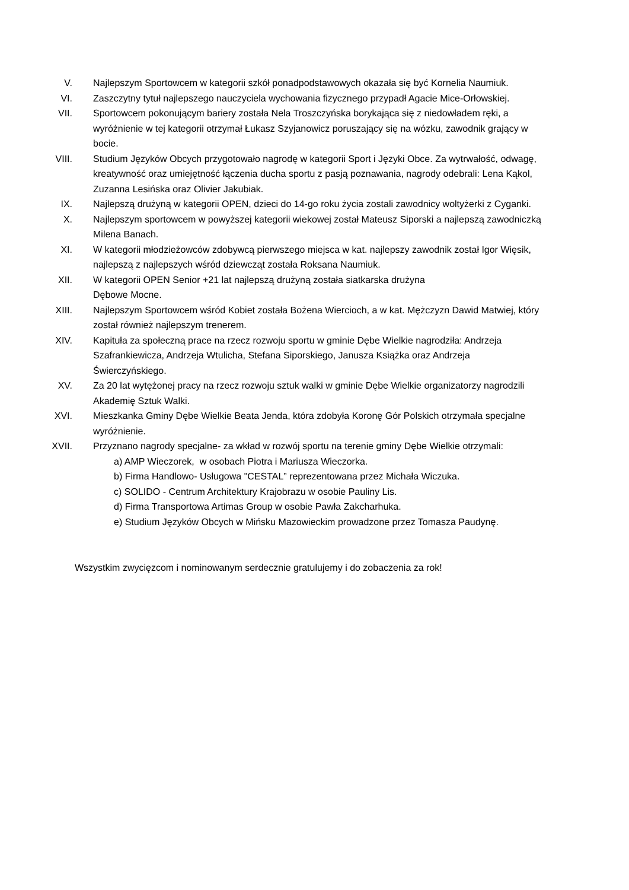V. Najlepszym Sportowcem w kategorii szkół ponadpodstawowych okazała się być Kornelia Naumiuk.
VI. Zaszczytny tytuł najlepszego nauczyciela wychowania fizycznego przypadł Agacie Mice-Orłowskiej.
VII. Sportowcem pokonującym bariery została Nela Troszczyńska borykająca się z niedowładem ręki, a wyróżnienie w tej kategorii otrzymał Łukasz Szyjanowicz poruszający się na wózku, zawodnik grający w bocie.
VIII. Studium Języków Obcych przygotowało nagrodę w kategorii Sport i Języki Obce. Za wytrwałość, odwagę, kreatywność oraz umiejętność łączenia ducha sportu z pasją poznawania, nagrody odebrali: Lena Kąkol, Zuzanna Lesińska oraz Olivier Jakubiak.
IX. Najlepszą drużyną w kategorii OPEN, dzieci do 14-go roku życia zostali zawodnicy woltyżerki z Cyganki.
X. Najlepszym sportowcem w powyższej kategorii wiekowej został Mateusz Siporski a najlepszą zawodniczką Milena Banach.
XI. W kategorii młodzieżowców zdobywcą pierwszego miejsca w kat. najlepszy zawodnik został Igor Więsik, najlepszą z najlepszych wśród dziewcząt została Roksana Naumiuk.
XII. W kategorii OPEN Senior +21 lat najlepszą drużyną została siatkarska drużyna
Dębowe Mocne.
XIII. Najlepszym Sportowcem wśród Kobiet została Bożena Wiercioch, a w kat. Mężczyzn Dawid Matwiej, który został również najlepszym trenerem.
XIV. Kapituła za społeczną prace na rzecz rozwoju sportu w gminie Dębe Wielkie nagrodziła: Andrzeja Szafrankiewicza, Andrzeja Wtulicha, Stefana Siporskiego, Janusza Książka oraz Andrzeja Świerczyńskiego.
XV. Za 20 lat wytężonej pracy na rzecz rozwoju sztuk walki w gminie Dębe Wielkie organizatorzy nagrodzili Akademię Sztuk Walki.
XVI. Mieszkanka Gminy Dębe Wielkie Beata Jenda, która zdobyła Koronę Gór Polskich otrzymała specjalne wyróżnienie.
XVII. Przyznano nagrody specjalne- za wkład w rozwój sportu na terenie gminy Dębe Wielkie otrzymali:
a) AMP Wieczorek, w osobach Piotra i Mariusza Wieczorka.
b) Firma Handlowo- Usługowa "CESTAL” reprezentowana przez Michała Wiczuka.
c) SOLIDO - Centrum Architektury Krajobrazu w osobie Pauliny Lis.
d) Firma Transportowa Artimas Group w osobie Pawła Zakcharhuka.
e) Studium Języków Obcych w Mińsku Mazowieckim prowadzone przez Tomasza Paudynę.
Wszystkim zwycięzcom i nominowanym serdecznie gratulujemy i do zobaczenia za rok!